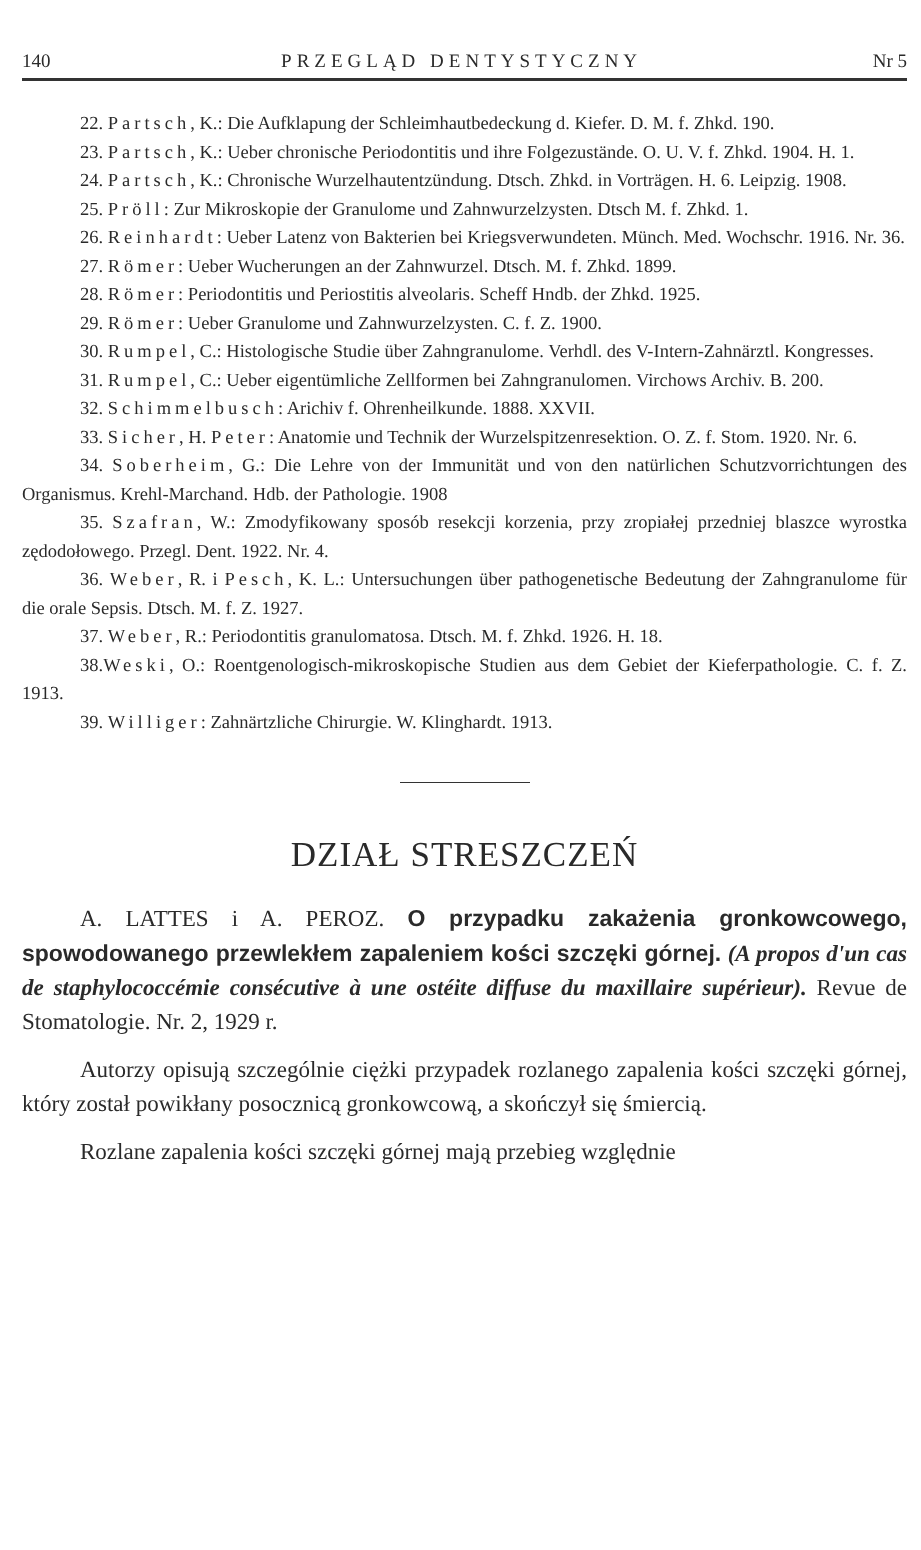140 PRZEGLĄD DENTYSTYCZNY Nr 5
22. Partsch, K.: Die Aufklapung der Schleimhautbedeckung d. Kiefer. D. M. f. Zhkd. 190.
23. Partsch, K.: Ueber chronische Periodontitis und ihre Folgezustände. O. U. V. f. Zhkd. 1904. H. 1.
24. Partsch, K.: Chronische Wurzelhautentzündung. Dtsch. Zhkd. in Vorträgen. H. 6. Leipzig. 1908.
25. Pröll: Zur Mikroskopie der Granulome und Zahnwurzelzysten. Dtsch M. f. Zhkd. 1.
26. Reinhardt: Ueber Latenz von Bakterien bei Kriegsverwundeten. Münch. Med. Wochschr. 1916. Nr. 36.
27. Römer: Ueber Wucherungen an der Zahnwurzel. Dtsch. M. f. Zhkd. 1899.
28. Römer: Periodontitis und Periostitis alveolaris. Scheff Hndb. der Zhkd. 1925.
29. Römer: Ueber Granulome und Zahnwurzelzysten. C. f. Z. 1900.
30. Rumpel, C.: Histologische Studie über Zahngranulome. Verhdl. des V-Intern-Zahnärztl. Kongresses.
31. Rumpel, C.: Ueber eigentümliche Zellformen bei Zahngranulomen. Virchows Archiv. B. 200.
32. Schimmelbusch: Arichiv f. Ohrenheilkunde. 1888. XXVII.
33. Sicher, H. Peter: Anatomie und Technik der Wurzelspitzenresektion. O. Z. f. Stom. 1920. Nr. 6.
34. Soberheim, G.: Die Lehre von der Immunität und von den natürlichen Schutzvorrichtungen des Organismus. Krehl-Marchand. Hdb. der Pathologie. 1908
35. Szafran, W.: Zmodyfikowany sposób resekcji korzenia, przy zropiałej przedniej blaszce wyrostka zędodołowego. Przegl. Dent. 1922. Nr. 4.
36. Weber, R. i Pesch, K. L.: Untersuchungen über pathogenetische Bedeutung der Zahngranulome für die orale Sepsis. Dtsch. M. f. Z. 1927.
37. Weber, R.: Periodontitis granulomatosa. Dtsch. M. f. Zhkd. 1926. H. 18.
38.Weski, O.: Roentgenologisch-mikroskopische Studien aus dem Gebiet der Kieferpathologie. C. f. Z. 1913.
39. Williger: Zahnärtzliche Chirurgie. W. Klinghardt. 1913.
DZIAŁ STRESZCZEŃ
A. LATTES i A. PEROZ. O przypadku zakażenia gronkowcowego, spowodowanego przewlekłem zapaleniem kości szczęki górnej. (A propos d'un cas de staphylococcémie consécutive à une ostéite diffuse du maxillaire supérieur). Revue de Stomatologie. Nr. 2, 1929 r.
Autorzy opisują szczególnie ciężki przypadek rozlanego zapalenia kości szczęki górnej, który został powikłany posocznicą gronkowcową, a skończył się śmiercią.
Rozlane zapalenia kości szczęki górnej mają przebieg względnie